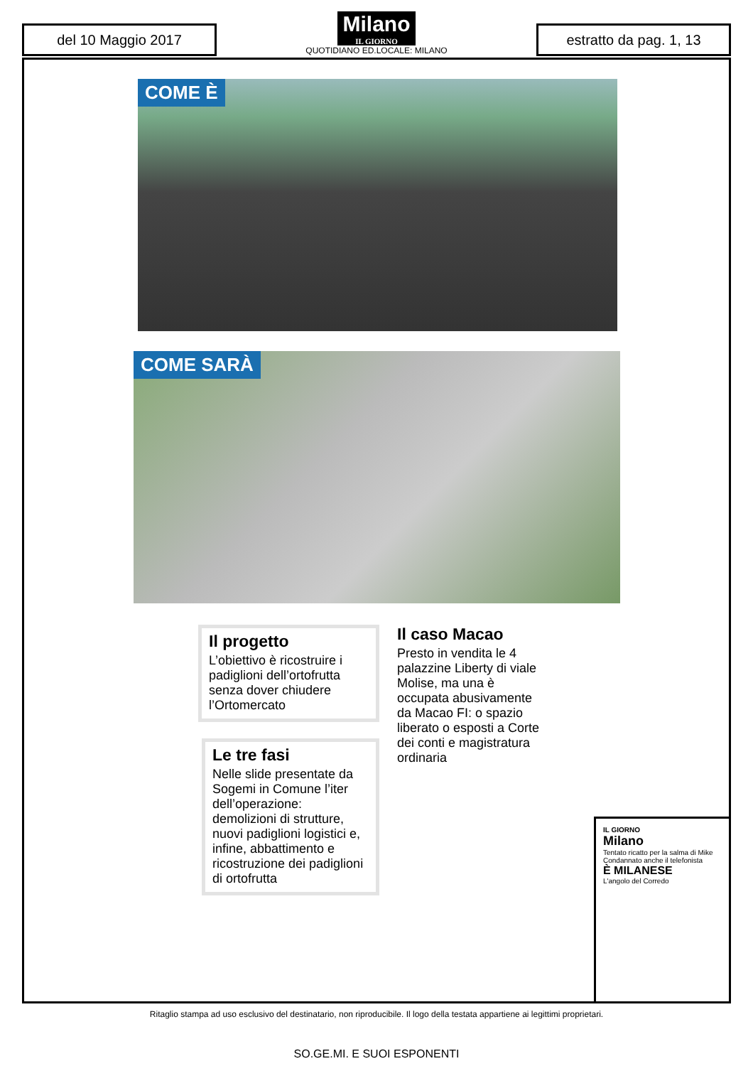del 10 Maggio 2017
Milano
IL GIORNO
QUOTIDIANO ED.LOCALE: MILANO
estratto da pag. 1, 13
COME È
COME SARÀ
Il progetto
L’obiettivo è ricostruire i padiglioni dell’ortofrutta senza dover chiudere l’Ortomercato
Il caso Macao
Presto in vendita le 4 palazzine Liberty di viale Molise, ma una è occupata abusivamente da Macao FI: o spazio liberato o esposti a Corte dei conti e magistratura ordinaria
Le tre fasi
Nelle slide presentate da Sogemi in Comune l’iter dell’operazione: demolizioni di strutture, nuovi padiglioni logistici e, infine, abbattimento e ricostruzione dei padiglioni di ortofrutta
IL GIORNO
Milano
Tentato ricatto per la salma di Mike Condannato anche il telefonista
È MILANESE
L'angolo del Corredo
Ritaglio stampa ad uso esclusivo del destinatario, non riproducibile. Il logo della testata appartiene ai legittimi proprietari.
SO.GE.MI. E SUOI ESPONENTI